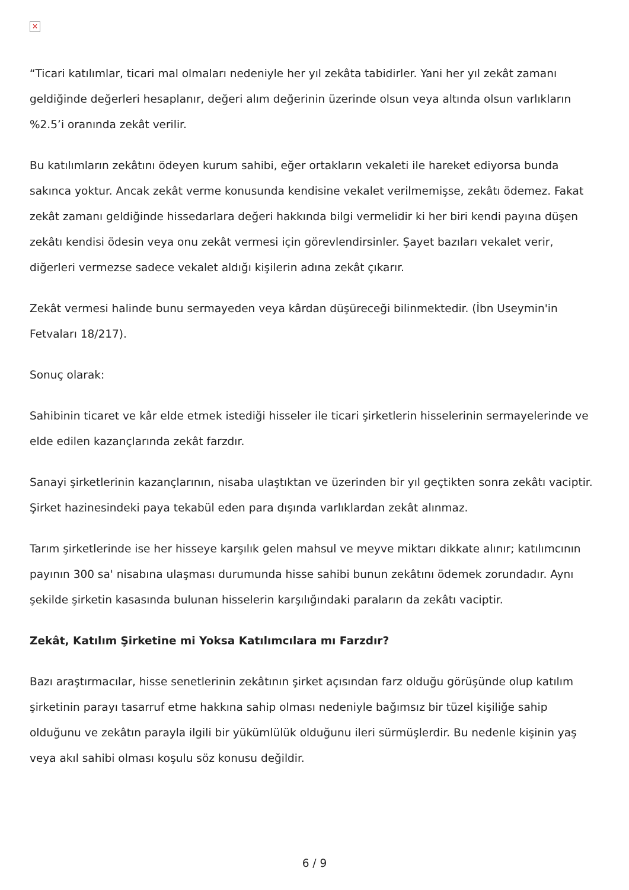×
“Ticari katılımlar, ticari mal olmaları nedeniyle her yıl zekâta tabidirler. Yani her yıl zekât zamanı geldiğinde değerleri hesaplanır, değeri alım değerinin üzerinde olsun veya altında olsun varlıkların %2.5’i oranında zekât verilir.
Bu katılımların zekâtını ödeyen kurum sahibi, eğer ortakların vekaleti ile hareket ediyorsa bunda sakınca yoktur. Ancak zekât verme konusunda kendisine vekalet verilmemişse, zekâtı ödemez. Fakat zekât zamanı geldiğinde hissedarlara değeri hakkında bilgi vermelidir ki her biri kendi payına düşen zekâtı kendisi ödesin veya onu zekât vermesi için görevlendirsinler. Şayet bazıları vekalet verir, diğerleri vermezse sadece vekalet aldığı kişilerin adına zekât çıkarır.
Zekât vermesi halinde bunu sermayeden veya kârdan düşüreceği bilinmektedir. (İbn Useymin'in Fetvaları 18/217).
Sonuç olarak:
Sahibinin ticaret ve kâr elde etmek istediği hisseler ile ticari şirketlerin hisselerinin sermayelerinde ve elde edilen kazançlarında zekât farzdır.
Sanayi şirketlerinin kazançlarının, nisaba ulaştıktan ve üzerinden bir yıl geçtikten sonra zekâtı vaciptir. Şirket hazinesindeki paya tekabül eden para dışında varlıklardan zekât alınmaz.
Tarım şirketlerinde ise her hisseye karşılık gelen mahsul ve meyve miktarı dikkate alınır; katılımcının payının 300 sa' nisabına ulaşması durumunda hisse sahibi bunun zekâtını ödemek zorundadır. Aynı şekilde şirketin kasasında bulunan hisselerin karşılığındaki paraların da zekâtı vaciptir.
Zekât, Katılım Şirketine mi Yoksa Katılımcılara mı Farzdır?
Bazı araştırmacılar, hisse senetlerinin zekâtının şirket açısından farz olduğu görüşünde olup katılım şirketinin parayı tasarruf etme hakkına sahip olması nedeniyle bağımsız bir tüzel kişiliğe sahip olduğunu ve zekâtın parayla ilgili bir yükümlülük olduğunu ileri sürmüşlerdir. Bu nedenle kişinin yaş veya akıl sahibi olması koşulu söz konusu değildir.
6 / 9